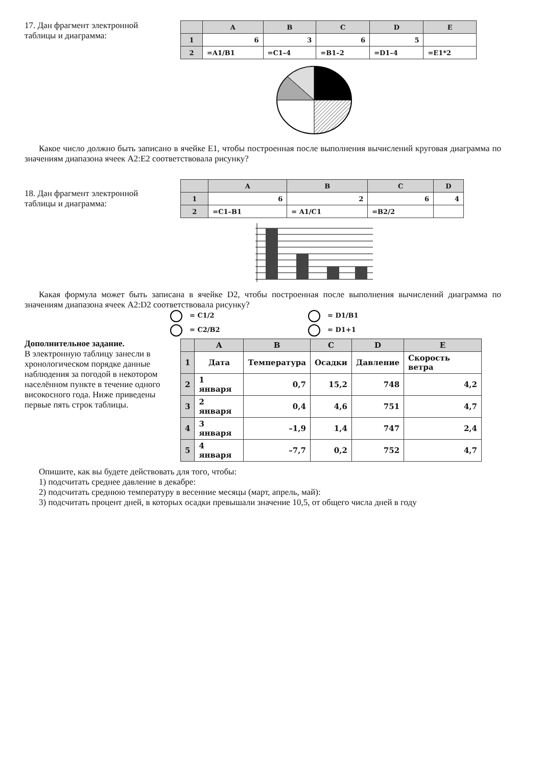17. Дан фрагмент электронной таблицы и диаграмма:
| | A | B | C | D | E |
| --- | --- | --- | --- | --- | --- |
| 1 | 6 | 3 | 6 | 5 | |
| 2 | =A1/B1 | =C1–4 | =B1–2 | =D1–4 | =E1*2 |
Какое число должно быть записано в ячейке E1, чтобы построенная после выполнения вычислений круговая диаграмма по значениям диапазона ячеек A2:E2 соответствовала рисунку?
18. Дан фрагмент электронной таблицы и диаграмма:
| | A | B | C | D |
| --- | --- | --- | --- | --- |
| 1 | 6 | 2 | 6 | 4 |
| 2 | =C1–B1 | = A1/C1 | =B2/2 | |
Какая формула может быть записана в ячейке D2, чтобы построенная после выполнения вычислений диаграмма по значениям диапазона ячеек A2:D2 соответствовала рисунку?
= C1/2
= D1/B1
= C2/B2
= D1+1
Дополнительное задание.
В электронную таблицу занесли в хронологическом порядке данные наблюдения за погодой в некотором населённом пункте в течение одного високосного года. Ниже приведены первые пять строк таблицы.
| | A | B | C | D | E |
| --- | --- | --- | --- | --- | --- |
| 1 | Дата | Температура | Осадки | Давление | Скорость ветра |
| 2 | 1 января | 0,7 | 15,2 | 748 | 4,2 |
| 3 | 2 января | 0,4 | 4,6 | 751 | 4,7 |
| 4 | 3 января | –1,9 | 1,4 | 747 | 2,4 |
| 5 | 4 января | –7,7 | 0,2 | 752 | 4,7 |
Опишите, как вы будете действовать для того, чтобы:
1) подсчитать среднее давление в декабре:
2) подсчитать среднюю температуру в весенние месяцы (март, апрель, май):
3) подсчитать процент дней, в которых осадки превышали значение 10,5, от общего числа дней в году